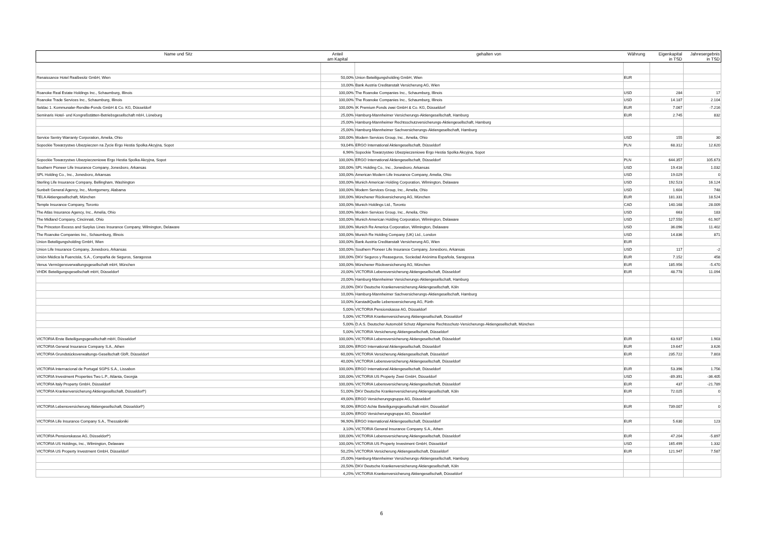| Name und Sitz | Anteil am Kapital | gehalten von | Währung | Eigenkapital in TSD | Jahresergebnis in TSD |
| --- | --- | --- | --- | --- | --- |
| Renaissance Hotel Realbesitz GmbH, Wien | 50,00% | Union Beteiligungsholding GmbH, Wien | EUR | | |
| | 10,00% | Bank Austria Creditanstalt Versicherung AG, Wien | | | |
| Roanoke Real Estate Holdings Inc., Schaumburg, Illinois | 100,00% | The Roanoke Companies Inc., Schaumburg, Illinois | USD | 284 | 17 |
| Roanoke Trade Services Inc., Schaumburg, Illinois | 100,00% | The Roanoke Companies Inc., Schaumburg, Illinois | USD | 14.187 | 2.104 |
| Seldac 1. Kommunaler-Rendite-Fonds GmbH & Co. KG, Düsseldorf | 100,00% | IK Premium Fonds zwei GmbH & Co. KG, Düsseldorf | EUR | 7.067 | -7.216 |
| Seminaris Hotel- und Kongreßstätten-Betriebsgesellschaft mbH, Lüneburg | 25,00% | Hamburg-Mannheimer Versicherungs-Aktiengesellschaft, Hamburg | EUR | 2.745 | 832 |
| | 25,00% | Hamburg-Mannheimer Rechtsschutzversicherungs-Aktiengesellschaft, Hamburg | | | |
| | 25,00% | Hamburg-Mannheimer Sachversicherungs-Aktiengesellschaft, Hamburg | | | |
| Service Sentry Warranty Corporation, Amelia, Ohio | 100,00% | Modern Services Group, Inc., Amelia, Ohio | USD | 155 | 30 |
| Sopockie Towarzystwo Ubezpieczen na Zycie Ergo Hestia Spolka Akcyjna, Sopot | 93,04% | ERGO International Aktiengesellschaft, Düsseldorf | PLN | 68.312 | 12.620 |
| | 6,96% | Sopockie Towarzystwo Ubezpieczeniowe Ergo Hestia Spolka Akcyjna, Sopot | | | |
| Sopockie Towarzystwo Ubezpieczeniowe Ergo Hestia Spolka Akcyjna, Sopot | 100,00% | ERGO International Aktiengesellschaft, Düsseldorf | PLN | 644.357 | 105.673 |
| Southern Pioneer Life Insurance Company, Jonesboro, Arkansas | 100,00% | SPL Holding Co., Inc., Jonesboro, Arkansas | USD | 19.416 | 1.032 |
| SPL Holding Co., Inc., Jonesboro, Arkansas | 100,00% | American Modern Life Insurance Company, Amelia, Ohio | USD | 19.029 | 0 |
| Sterling Life Insurance Company, Bellingham, Washington | 100,00% | Munich American Holding Corporation, Wilmington, Delaware | USD | 192.523 | 16.124 |
| Sunbelt General Agency, Inc., Montgomery, Alabama | 100,00% | Modern Services Group, Inc., Amelia, Ohio | USD | 1.604 | 748 |
| TELA Aktiengesellschaft, München | 100,00% | Münchener Rückversicherung AG, München | EUR | 181.331 | 18.524 |
| Temple Insurance Company, Toronto | 100,00% | Munich Holdings Ltd., Toronto | CAD | 140.168 | 28.009 |
| The Atlas Insurance Agency, Inc., Amelia, Ohio | 100,00% | Modern Services Group, Inc., Amelia, Ohio | USD | 663 | 183 |
| The Midland Company, Cincinnati, Ohio | 100,00% | Munich American Holding Corporation, Wilmington, Delaware | USD | 127.550 | 61.907 |
| The Princeton Excess and Surplus Lines Insurance Company, Wilmington, Delaware | 100,00% | Munich Re America Corporation, Wilmington, Delaware | USD | 36.096 | 11.402 |
| The Roanoke Companies Inc., Schaumburg, Illinois | 100,00% | Munich Re Holding Company (UK) Ltd., London | USD | 14.836 | 871 |
| Union Beteiligungsholding GmbH, Wien | 100,00% | Bank Austria Creditanstalt Versicherung AG, Wien | EUR | | |
| Union Life Insurance Company, Jonesboro, Arkansas | 100,00% | Southern Pioneer Life Insurance Company, Jonesboro, Arkansas | USD | 117 | -2 |
| Unión Médica la Fuencisla, S.A., Compañia de Seguros, Saragossa | 100,00% | DKV Seguros y Reaseguros, Sociedad Anónima Española, Saragossa | EUR | 7.152 | 458 |
| Venus Vermögensverwaltungsgesellschaft mbH, München | 100,00% | Münchener Rückversicherung AG, München | EUR | 185.956 | -5.470 |
| VHDK Beteiligungsgesellschaft mbH, Düsseldorf | 20,00% | VICTORIA Lebensversicherung Aktiengesellschaft, Düsseldorf | EUR | 48.778 | 11.094 |
| | 20,00% | Hamburg-Mannheimer Versicherungs-Aktiengesellschaft, Hamburg | | | |
| | 20,00% | DKV Deutsche Krankenversicherung Aktiengesellschaft, Köln | | | |
| | 10,00% | Hamburg-Mannheimer Sachversicherungs-Aktiengesellschaft, Hamburg | | | |
| | 10,00% | KarstadtQuelle Lebensversicherung AG, Fürth | | | |
| | 5,00% | VICTORIA Pensionskasse AG, Düsseldorf | | | |
| | 5,00% | VICTORIA Krankenversicherung Aktiengesellschaft, Düsseldorf | | | |
| | 5,00% | D.A.S. Deutscher Automobil Schutz Allgemeine Rechtsschutz-Versicherungs-Aktiengesellschaft, München | | | |
| | 5,00% | VICTORIA Versicherung Aktiengesellschaft, Düsseldorf | | | |
| VICTORIA Erste Beteiligungsgesellschaft mbH, Düsseldorf | 100,00% | VICTORIA Lebensversicherung Aktiengesellschaft, Düsseldorf | EUR | 63.937 | 1.903 |
| VICTORIA General Insurance Company S.A., Athen | 100,00% | ERGO International Aktiengesellschaft, Düsseldorf | EUR | 19.647 | 3.626 |
| VICTORIA Grundstücksverwaltungs-Gesellschaft GbR, Düsseldorf | 60,00% | VICTORIA Versicherung Aktiengesellschaft, Düsseldorf | EUR | 235.722 | 7.803 |
| | 40,00% | VICTORIA Lebensversicherung Aktiengesellschaft, Düsseldorf | | | |
| VICTORIA Internacional de Portugal SGPS S.A., Lissabon | 100,00% | ERGO International Aktiengesellschaft, Düsseldorf | EUR | 53.396 | 1.756 |
| VICTORIA Investment Properties Two L.P., Atlanta, Georgia | 100,00% | VICTORIA US Property Zwei GmbH, Düsseldorf | USD | -89.391 | -36.405 |
| VICTORIA Italy Property GmbH, Düsseldorf | 100,00% | VICTORIA Lebensversicherung Aktiengesellschaft, Düsseldorf | EUR | 437 | -21.789 |
| VICTORIA Krankenversicherung Aktiengesellschaft, Düsseldorf*) | 51,00% | DKV Deutsche Krankenversicherung Aktiengesellschaft, Köln | EUR | 72.025 | 0 |
| | 49,00% | ERGO Versicherungsgruppe AG, Düsseldorf | | | |
| VICTORIA Lebensversicherung Aktiengesellschaft, Düsseldorf*) | 90,00% | ERGO Achte Beteiligungsgesellschaft mbH, Düsseldorf | EUR | 739.007 | 0 |
| | 10,00% | ERGO Versicherungsgruppe AG, Düsseldorf | | | |
| VICTORIA Life Insurance Company S.A., Thessaloniki | 96,90% | ERGO International Aktiengesellschaft, Düsseldorf | EUR | 5.630 | 123 |
| | 3,10% | VICTORIA General Insurance Company S.A., Athen | | | |
| VICTORIA Pensionskasse AG, Düsseldorf*) | 100,00% | VICTORIA Lebensversicherung Aktiengesellschaft, Düsseldorf | EUR | 47.204 | -5.897 |
| VICTORIA US Holdings, Inc., Wilmington, Delaware | 100,00% | VICTORIA US Property Investment GmbH, Düsseldorf | USD | 165.499 | 1.332 |
| VICTORIA US Property Investment GmbH, Düsseldorf | 50,25% | VICTORIA Versicherung Aktiengesellschaft, Düsseldorf | EUR | 121.947 | 7.587 |
| | 25,00% | Hamburg-Mannheimer Versicherungs-Aktiengesellschaft, Hamburg | | | |
| | 20,50% | DKV Deutsche Krankenversicherung Aktiengesellschaft, Köln | | | |
| | 4,25% | VICTORIA Krankenversicherung Aktiengesellschaft, Düsseldorf | | | |
6